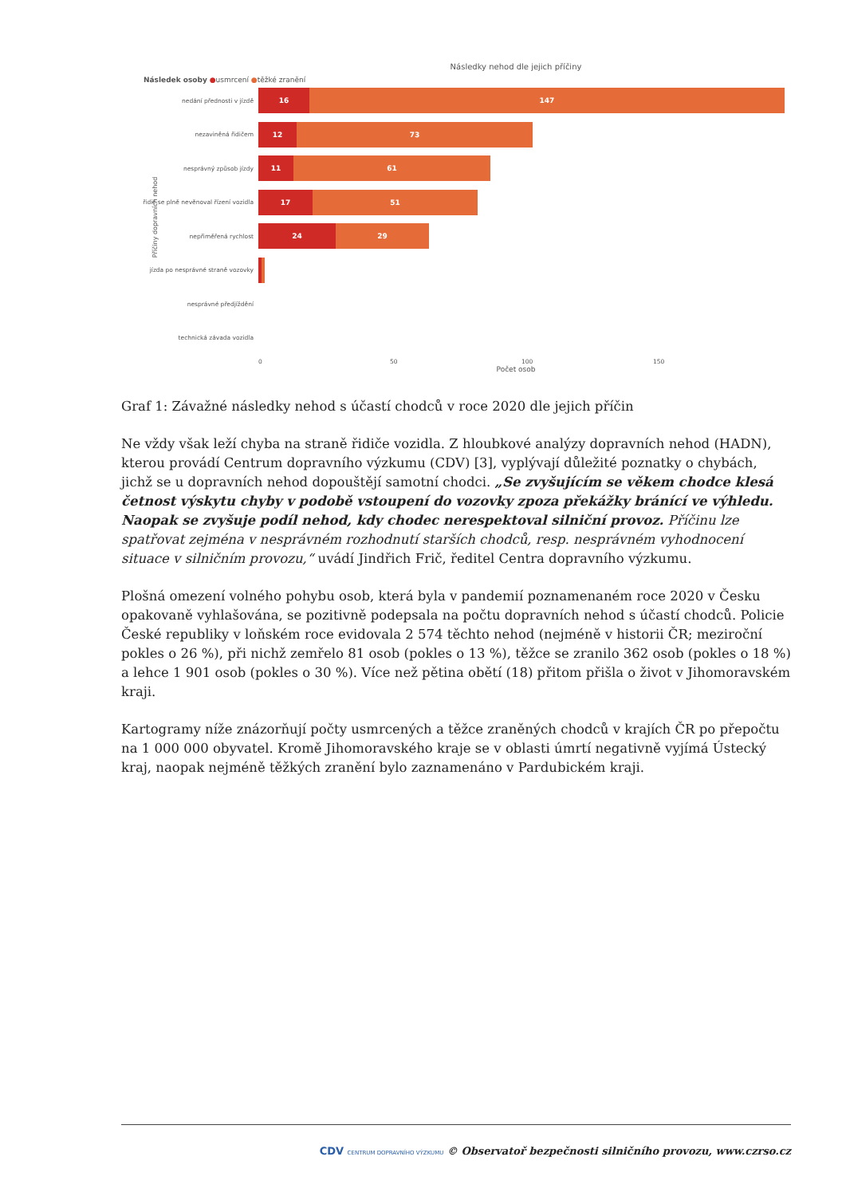Následky nehod dle jejich příčiny
Následek osoby ●usmrcení ●těžké zranění
nedání přednosti v jízdě
16 147
nezaviněná řidičem
12 73
nesprávný způsob jízdy
11 61
řidič se plně nevěnoval řízení vozidla
17 51
nepřiměřená rychlost
24 29
jízda po nesprávné straně vozovky
nesprávné předjíždění
technická závada vozidla
0 50 100 150
Počet osob
Příčiny dopravních nehod
Graf 1: Závažné následky nehod s účastí chodců v roce 2020 dle jejich příčin
Ne vždy však leží chyba na straně řidiče vozidla. Z hloubkové analýzy dopravních nehod (HADN), kterou provádí Centrum dopravního výzkumu (CDV) [3], vyplývají důležité poznatky o chybách, jichž se u dopravních nehod dopouštějí samotní chodci. „Se zvyšujícím se věkem chodce klesá četnost výskytu chyby v podobě vstoupení do vozovky zpoza překážky bránící ve výhledu. Naopak se zvyšuje podíl nehod, kdy chodec nerespektoval silniční provoz. Příčinu lze spatřovat zejména v nesprávném rozhodnutí starších chodců, resp. nesprávném vyhodnocení situace v silničním provozu,“ uvádí Jindřich Frič, ředitel Centra dopravního výzkumu.
Plošná omezení volného pohybu osob, která byla v pandemií poznamenaném roce 2020 v Česku opakovaně vyhlašována, se pozitivně podepsala na počtu dopravních nehod s účastí chodců. Policie České republiky v loňském roce evidovala 2 574 těchto nehod (nejméně v historii ČR; meziroční pokles o 26 %), při nichž zemřelo 81 osob (pokles o 13 %), těžce se zranilo 362 osob (pokles o 18 %) a lehce 1 901 osob (pokles o 30 %). Více než pětina obětí (18) přitom přišla o život v Jihomoravském kraji.
Kartogramy níže znázorňují počty usmrcených a těžce zraněných chodců v krajích ČR po přepočtu na 1 000 000 obyvatel. Kromě Jihomoravského kraje se v oblasti úmrtí negativně vyjímá Ústecký kraj, naopak nejméně těžkých zranění bylo zaznamenáno v Pardubickém kraji.
CDV CENTRUM DOPRAVNÍHO VÝZKUMU © Observatoř bezpečnosti silničního provozu, www.czrso.cz